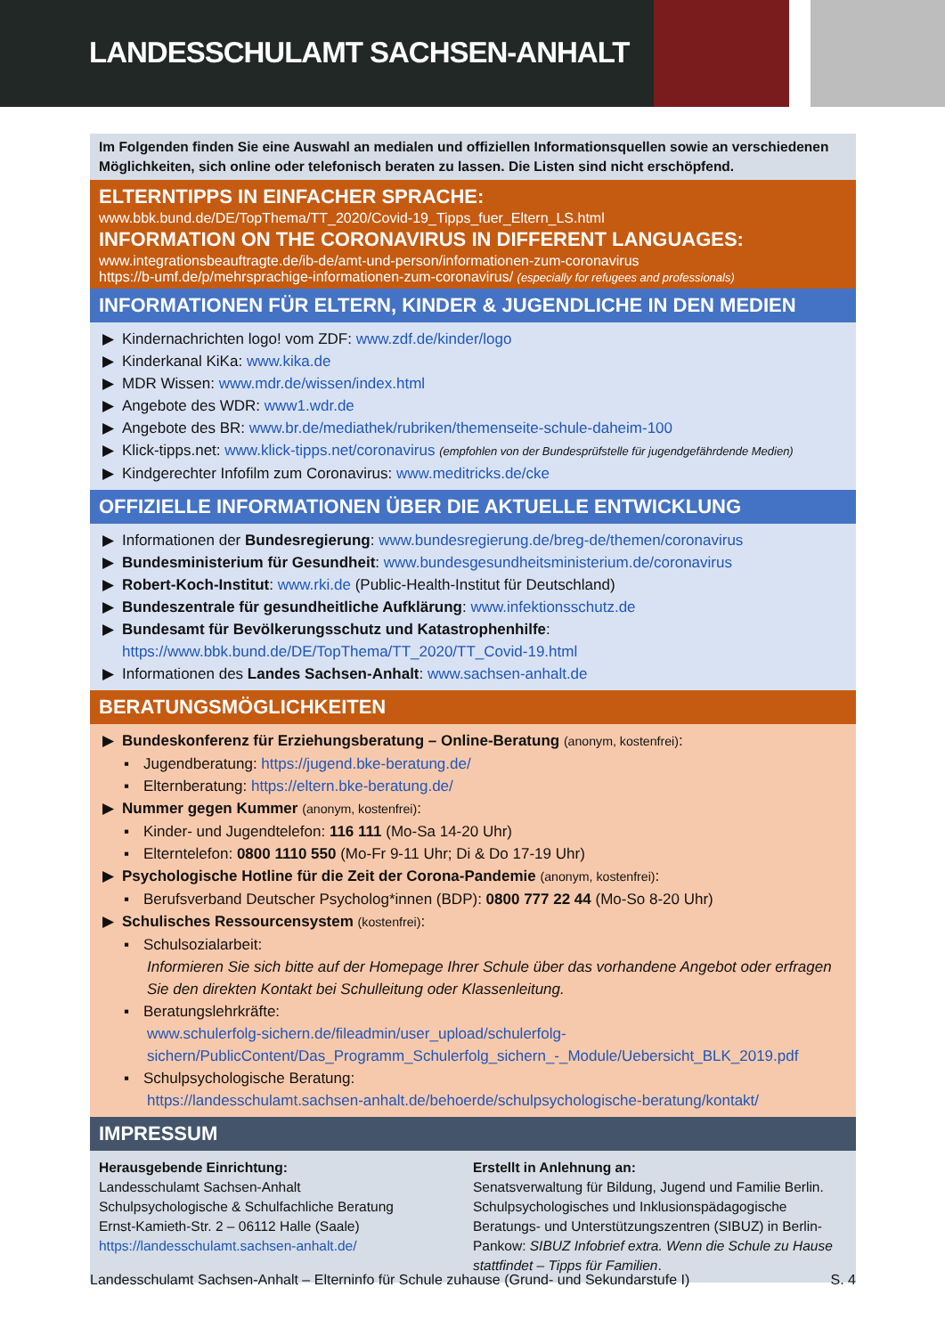LANDESSCHULAMT SACHSEN-ANHALT
Im Folgenden finden Sie eine Auswahl an medialen und offiziellen Informationsquellen sowie an verschiedenen Möglichkeiten, sich online oder telefonisch beraten zu lassen. Die Listen sind nicht erschöpfend.
ELTERNTIPPS IN EINFACHER SPRACHE:
www.bbk.bund.de/DE/TopThema/TT_2020/Covid-19_Tipps_fuer_Eltern_LS.html
INFORMATION ON THE CORONAVIRUS IN DIFFERENT LANGUAGES:
www.integrationsbeauftragte.de/ib-de/amt-und-person/informationen-zum-coronavirus
https://b-umf.de/p/mehrsprachige-informationen-zum-coronavirus/ (especially for refugees and professionals)
INFORMATIONEN FÜR ELTERN, KINDER & JUGENDLICHE IN DEN MEDIEN
▶ Kindernachrichten logo! vom ZDF: www.zdf.de/kinder/logo
▶ Kinderkanal KiKa: www.kika.de
▶ MDR Wissen: www.mdr.de/wissen/index.html
▶ Angebote des WDR: www1.wdr.de
▶ Angebote des BR: www.br.de/mediathek/rubriken/themenseite-schule-daheim-100
▶ Klick-tipps.net: www.klick-tipps.net/coronavirus (empfohlen von der Bundesprüfstelle für jugendgefährdende Medien)
▶ Kindgerechter Infofilm zum Coronavirus: www.meditricks.de/cke
OFFIZIELLE INFORMATIONEN ÜBER DIE AKTUELLE ENTWICKLUNG
▶ Informationen der Bundesregierung: www.bundesregierung.de/breg-de/themen/coronavirus
▶ Bundesministerium für Gesundheit: www.bundesgesundheitsministerium.de/coronavirus
▶ Robert-Koch-Institut: www.rki.de (Public-Health-Institut für Deutschland)
▶ Bundeszentrale für gesundheitliche Aufklärung: www.infektionsschutz.de
▶ Bundesamt für Bevölkerungsschutz und Katastrophenhilfe:
https://www.bbk.bund.de/DE/TopThema/TT_2020/TT_Covid-19.html
▶ Informationen des Landes Sachsen-Anhalt: www.sachsen-anhalt.de
BERATUNGSMÖGLICHKEITEN
▶ Bundeskonferenz für Erziehungsberatung – Online-Beratung (anonym, kostenfrei):
▪ Jugendberatung: https://jugend.bke-beratung.de/
▪ Elternberatung: https://eltern.bke-beratung.de/
▶ Nummer gegen Kummer (anonym, kostenfrei):
▪ Kinder- und Jugendtelefon: 116 111 (Mo-Sa 14-20 Uhr)
▪ Elterntelefon: 0800 1110 550 (Mo-Fr 9-11 Uhr; Di & Do 17-19 Uhr)
▶ Psychologische Hotline für die Zeit der Corona-Pandemie (anonym, kostenfrei):
▪ Berufsverband Deutscher Psycholog*innen (BDP): 0800 777 22 44 (Mo-So 8-20 Uhr)
▶ Schulisches Ressourcensystem (kostenfrei):
▪ Schulsozialarbeit:
Informieren Sie sich bitte auf der Homepage Ihrer Schule über das vorhandene Angebot oder erfragen Sie den direkten Kontakt bei Schulleitung oder Klassenleitung.
▪ Beratungslehrkräfte:
www.schulerfolg-sichern.de/fileadmin/user_upload/schulerfolg-sichern/PublicContent/Das_Programm_Schulerfolg_sichern_-_Module/Uebersicht_BLK_2019.pdf
▪ Schulpsychologische Beratung:
https://landesschulamt.sachsen-anhalt.de/behoerde/schulpsychologische-beratung/kontakt/
IMPRESSUM
Herausgebende Einrichtung:
Landesschulamt Sachsen-Anhalt
Schulpsychologische & Schulfachliche Beratung
Ernst-Kamieth-Str. 2 – 06112 Halle (Saale)
https://landesschulamt.sachsen-anhalt.de/
Erstellt in Anlehnung an:
Senatsverwaltung für Bildung, Jugend und Familie Berlin. Schulpsychologisches und Inklusionspädagogische Beratungs- und Unterstützungszentren (SIBUZ) in Berlin-Pankow: SIBUZ Infobrief extra. Wenn die Schule zu Hause stattfindet – Tipps für Familien.
Landesschulamt Sachsen-Anhalt – Elterninfo für Schule zuhause (Grund- und Sekundarstufe I) S. 4